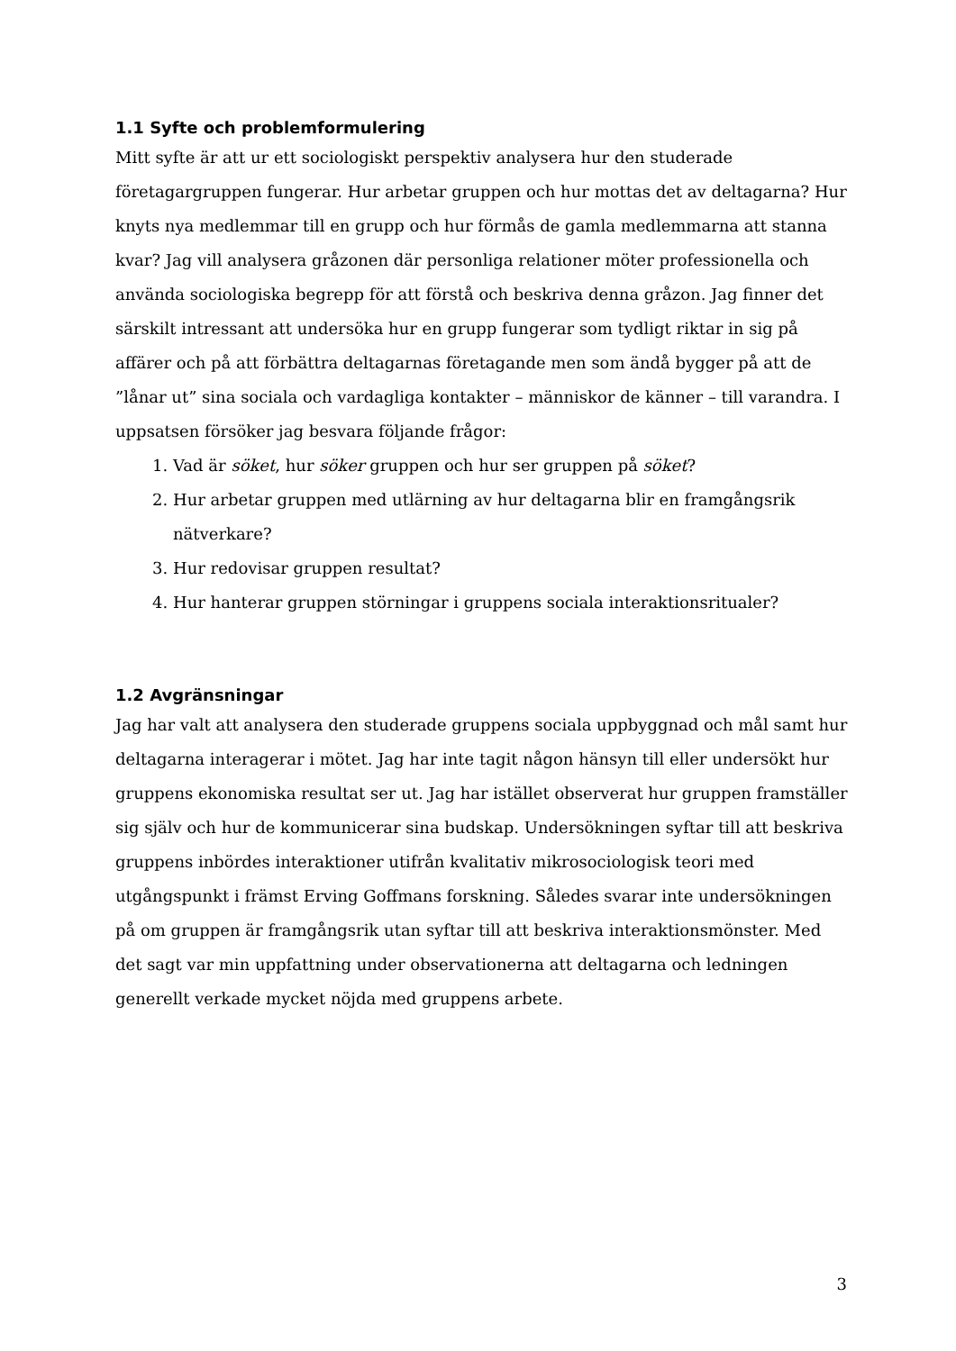1.1 Syfte och problemformulering
Mitt syfte är att ur ett sociologiskt perspektiv analysera hur den studerade företagargruppen fungerar. Hur arbetar gruppen och hur mottas det av deltagarna? Hur knyts nya medlemmar till en grupp och hur förmås de gamla medlemmarna att stanna kvar? Jag vill analysera gråzonen där personliga relationer möter professionella och använda sociologiska begrepp för att förstå och beskriva denna gråzon. Jag finner det särskilt intressant att undersöka hur en grupp fungerar som tydligt riktar in sig på affärer och på att förbättra deltagarnas företagande men som ändå bygger på att de ”lånar ut” sina sociala och vardagliga kontakter – människor de känner – till varandra. I uppsatsen försöker jag besvara följande frågor:
1. Vad är söket, hur söker gruppen och hur ser gruppen på söket?
2. Hur arbetar gruppen med utlärning av hur deltagarna blir en framgångsrik nätverkare?
3. Hur redovisar gruppen resultat?
4. Hur hanterar gruppen störningar i gruppens sociala interaktionsritualer?
1.2 Avgränsningar
Jag har valt att analysera den studerade gruppens sociala uppbyggnad och mål samt hur deltagarna interagerar i mötet. Jag har inte tagit någon hänsyn till eller undersökt hur gruppens ekonomiska resultat ser ut. Jag har istället observerat hur gruppen framställer sig själv och hur de kommunicerar sina budskap. Undersökningen syftar till att beskriva gruppens inbördes interaktioner utifrån kvalitativ mikrosociologisk teori med utgångspunkt i främst Erving Goffmans forskning. Således svarar inte undersökningen på om gruppen är framgångsrik utan syftar till att beskriva interaktionsmönster. Med det sagt var min uppfattning under observationerna att deltagarna och ledningen generellt verkade mycket nöjda med gruppens arbete.
3